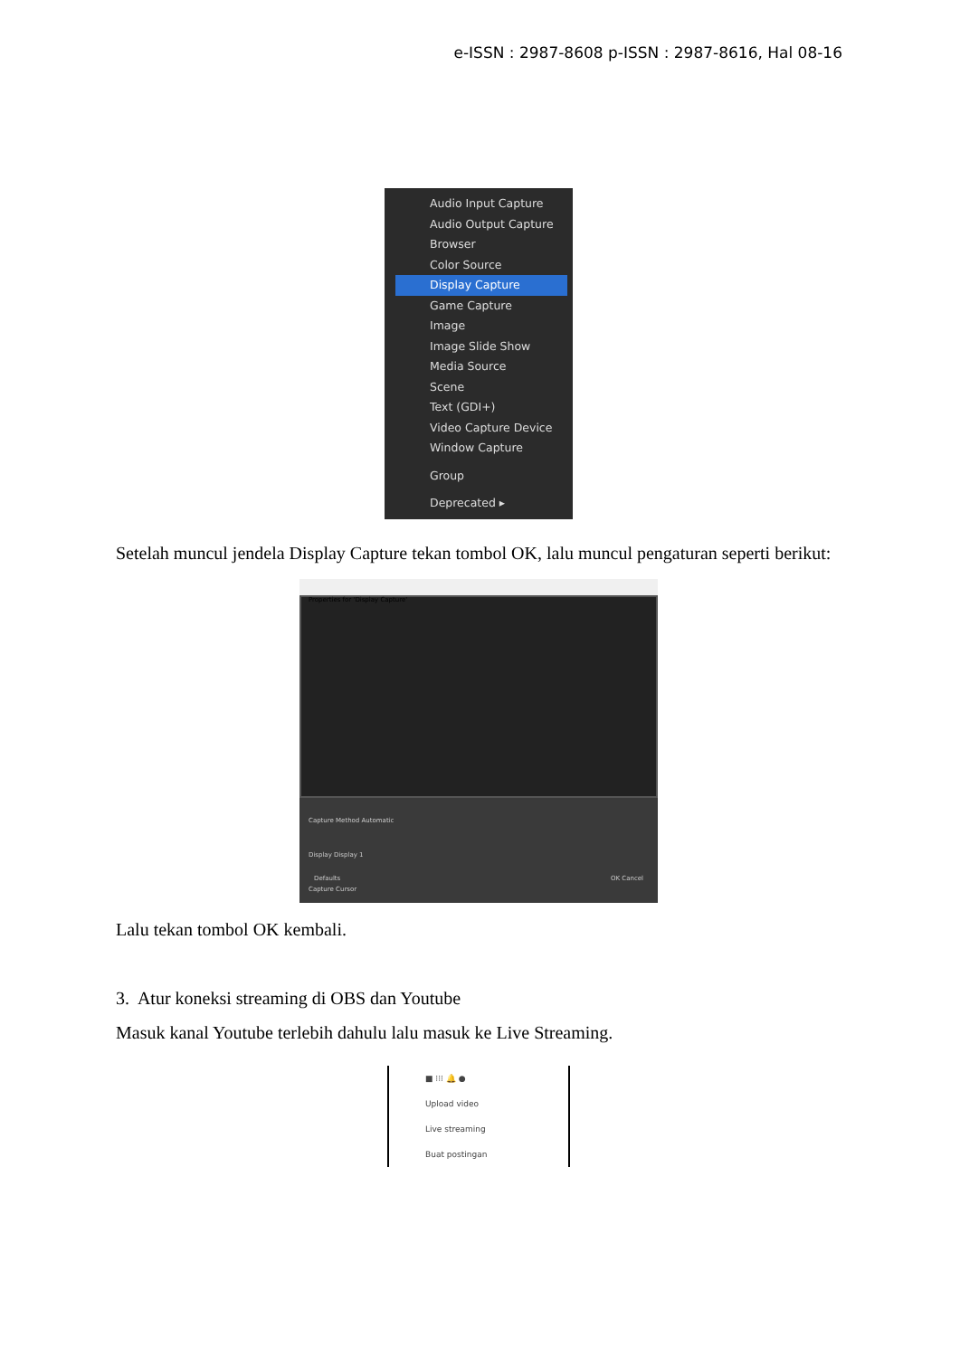e-ISSN : 2987-8608 p-ISSN : 2987-8616, Hal 08-16
Audio Input Capture
Audio Output Capture
Browser
Color Source
Display Capture
Game Capture
Image
Image Slide Show
Media Source
Scene
Text (GDI+)
Video Capture Device
Window Capture
Group
Deprecated ▸
Setelah muncul jendela Display Capture tekan tombol OK, lalu muncul pengaturan seperti berikut:
Properties for 'Display Capture'
Capture Method Automatic
Display Display 1
Capture Cursor
Defaults OK Cancel
Lalu tekan tombol OK kembali.
3. Atur koneksi streaming di OBS dan Youtube
Masuk kanal Youtube terlebih dahulu lalu masuk ke Live Streaming.
■ ⁝⁝⁝ 🔔 ●
Upload video
Live streaming
Buat postingan